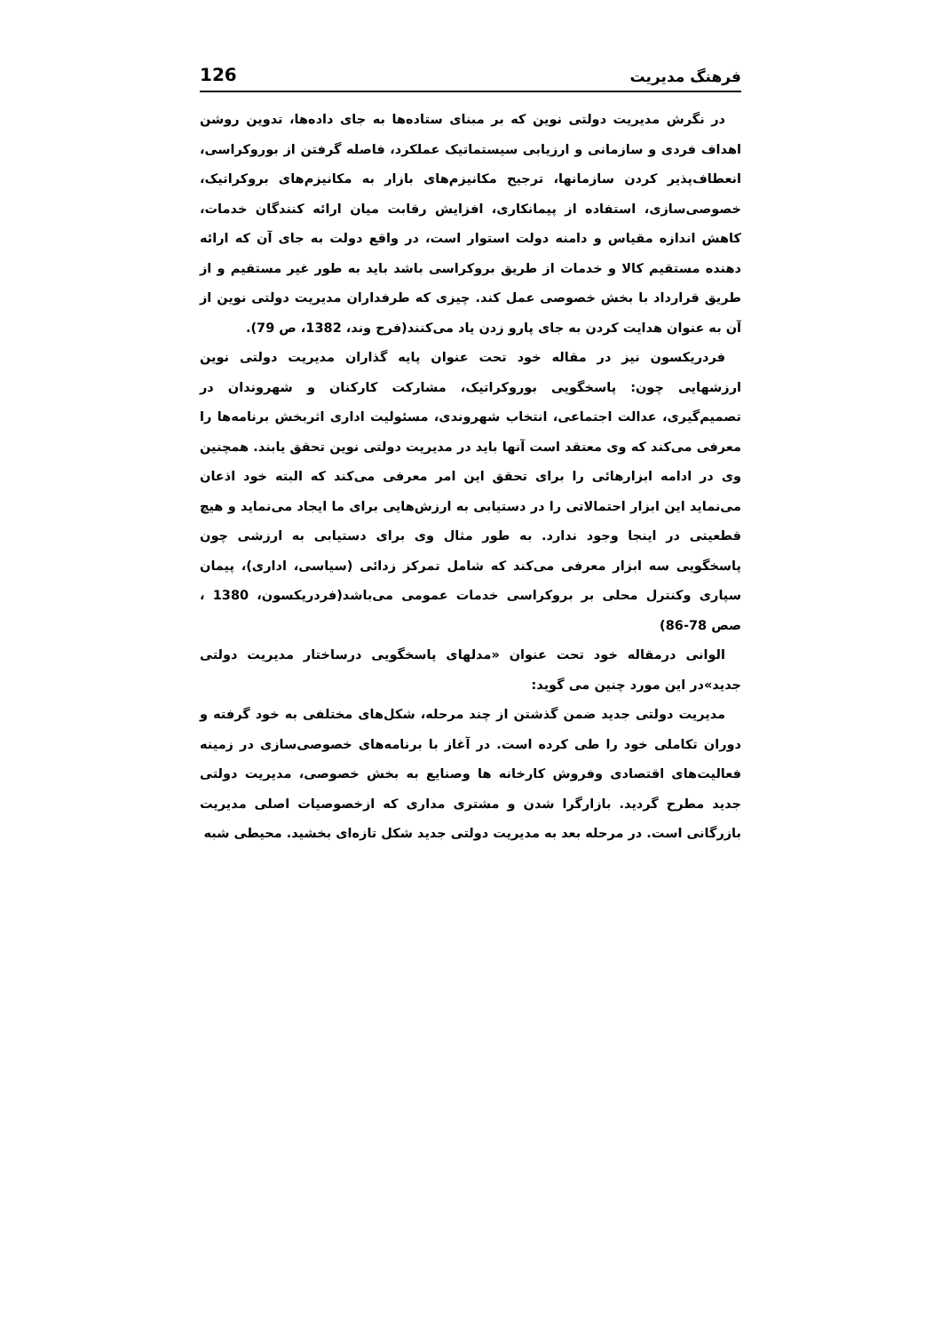فرهنگ مدیریت 126
در نگرش مدیریت دولتی نوین که بر مبنای ستاده‌ها به جای داده‌ها، تدوین روشن اهداف فردی و سازمانی و ارزیابی سیستماتیک عملکرد، فاصله گرفتن از بوروکراسی، انعطاف‌پذیر کردن سازمانها، ترجیح مکانیزم‌های بازار به مکانیزم‌های بروکراتیک، خصوصی‌سازی، استفاده از پیمانکاری، افزایش رقابت میان ارائه کنندگان خدمات، کاهش اندازه مقیاس و دامنه دولت استوار است، در واقع دولت به جای آن که ارائه دهنده مستقیم کالا و خدمات از طریق بروکراسی باشد باید به طور غیر مستقیم و از طریق قرارداد با بخش خصوصی عمل کند. چیزی که طرفداران مدیریت دولتی نوین از آن به عنوان هدایت کردن به جای پارو زدن یاد می‌کنند(فرج وند، 1382، ص 79).
فردریکسون نیز در مقاله خود تحت عنوان پایه گذاران مدیریت دولتی نوین ارزشهایی چون: پاسخگویی بوروکراتیک، مشارکت کارکنان و شهروندان در تصمیم‌گیری، عدالت اجتماعی، انتخاب شهروندی، مسئولیت اداری اثربخش برنامه‌ها را معرفی می‌کند که وی معتقد است آنها باید در مدیریت دولتی نوین تحقق یابند. همچنین وی در ادامه ابزارهائی را برای تحقق این امر معرفی می‌کند که البته خود اذعان می‌نماید این ابزار احتمالاتی را در دستیابی به ارزش‌هایی برای ما ایجاد می‌نماید و هیچ قطعیتی در اینجا وجود ندارد. به طور مثال وی برای دستیابی به ارزشی چون پاسخگویی سه ابزار معرفی می‌کند که شامل تمرکز زدائی (سیاسی، اداری)، پیمان سپاری وکنترل محلی بر بروکراسی خدمات عمومی می‌باشد(فردریکسون، 1380 ، صص 78-86)
الوانی درمقاله خود تحت عنوان «مدلهای پاسخگویی درساختار مدیریت دولتی جدید»در این مورد چنین می گوید:
مدیریت دولتی جدید ضمن گذشتن از چند مرحله، شکل‌های مختلفی به خود گرفته و دوران تکاملی خود را طی کرده است. در آغاز با برنامه‌های خصوصی‌سازی در زمینه فعالیت‌های اقتصادی وفروش کارخانه ها وصنایع به بخش خصوصی، مدیریت دولتی جدید مطرح گردید. بازارگرا شدن و مشتری مداری که ازخصوصیات اصلی مدیریت بازرگانی است. در مرحله بعد به مدیریت دولتی جدید شکل تازه‌ای بخشید. محیطی شبه